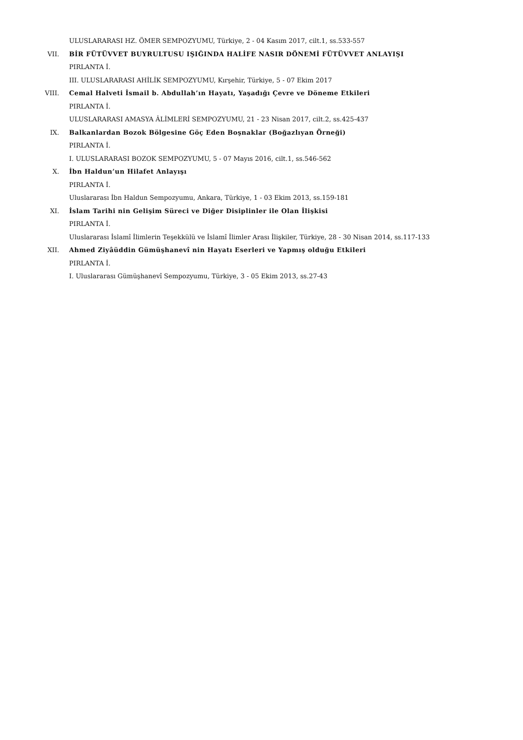ULUSLARARASI HZ. ÖMER SEMPOZYUMU, Türkiye, 2 - 04 Kasım 2017, cilt.1, ss.533-557
VII. BİR FÜTÜVVET BUYRULTUSU IŞIĞINDA HALİFE NASIR DÖNEMİ FÜTÜVVET ANLAYIŞI
PIRLANTA İ.
III. ULUSLARARASI AHİLİK SEMPOZYUMU, Kırşehir, Türkiye, 5 - 07 Ekim 2017
VIII. Cemal Halveti İsmail b. Abdullah’ın Hayatı, Yaşadığı Çevre ve Döneme Etkileri
PIRLANTA İ.
ULUSLARARASI AMASYA ÂLİMLERİ SEMPOZYUMU, 21 - 23 Nisan 2017, cilt.2, ss.425-437
IX. Balkanlardan Bozok Bölgesine Göç Eden Boşnaklar (Boğazlıyan Örneği)
PIRLANTA İ.
I. ULUSLARARASI BOZOK SEMPOZYUMU, 5 - 07 Mayıs 2016, cilt.1, ss.546-562
X. İbn Haldun’un Hilafet Anlayışı
PIRLANTA İ.
Uluslararası İbn Haldun Sempozyumu, Ankara, Türkiye, 1 - 03 Ekim 2013, ss.159-181
XI. İslam Tarihi nin Gelişim Süreci ve Diğer Disiplinler ile Olan İlişkisi
PIRLANTA İ.
Uluslararası İslamî İlimlerin Teşekkülü ve İslamî İlimler Arası İlişkiler, Türkiye, 28 - 30 Nisan 2014, ss.117-133
XII. Ahmed Ziyâüddin Gümüşhanevî nin Hayatı Eserleri ve Yapmış olduğu Etkileri
PIRLANTA İ.
I. Uluslararası Gümüşhanevî Sempozyumu, Türkiye, 3 - 05 Ekim 2013, ss.27-43